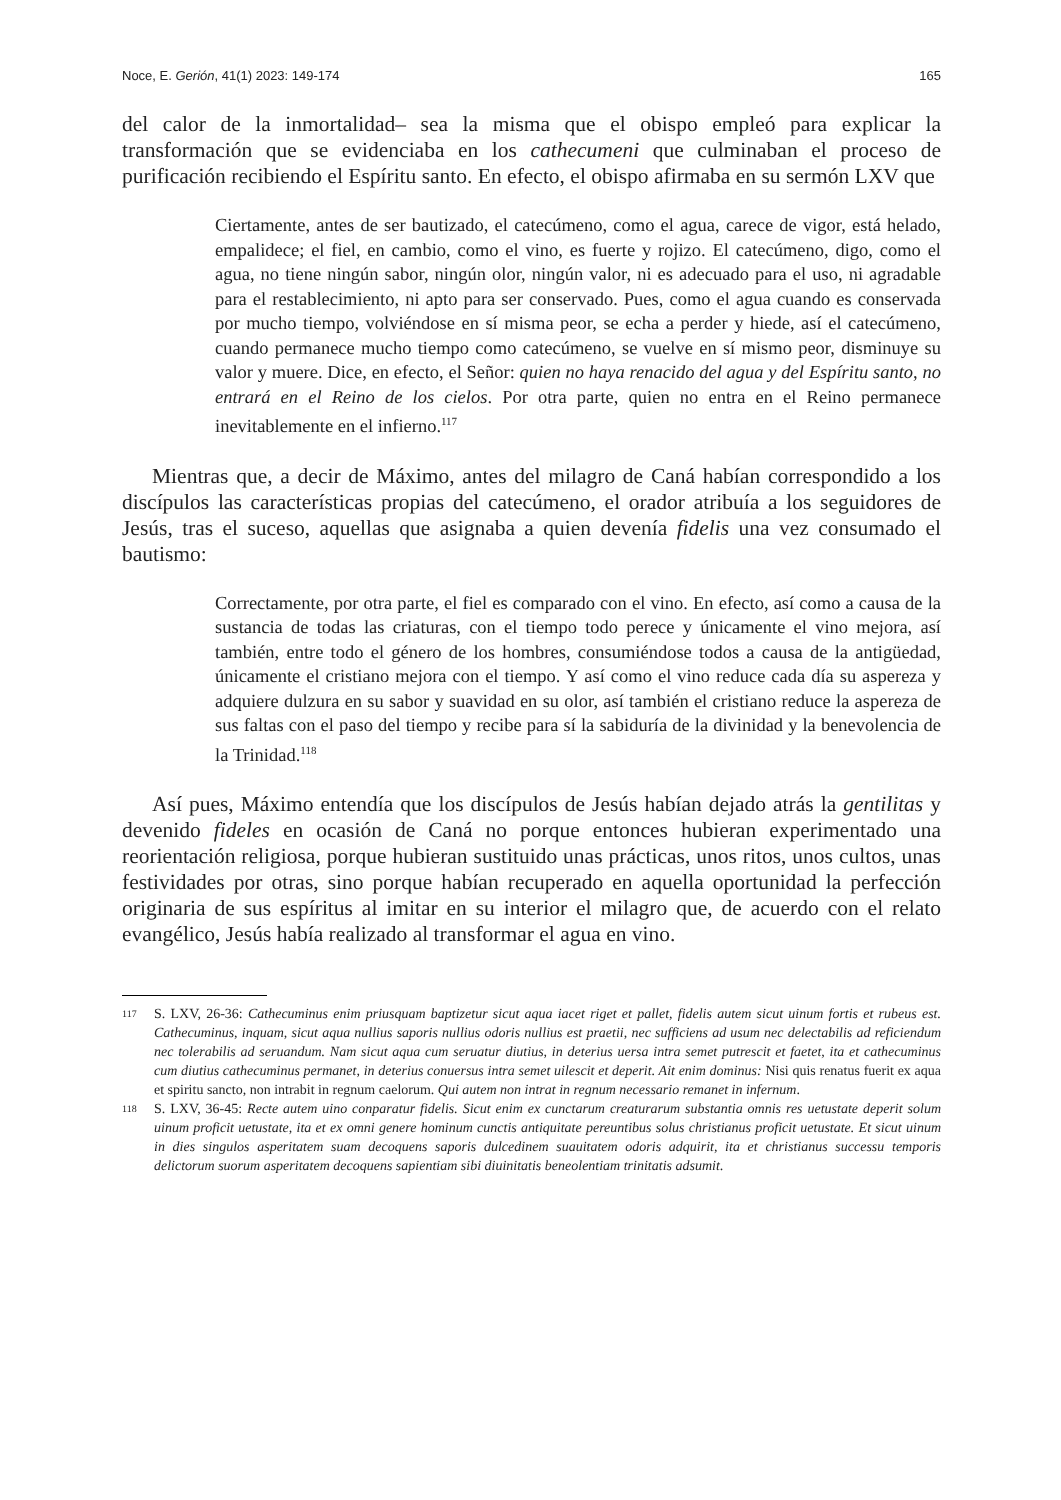Noce, E. Gerión, 41(1) 2023: 149-174 165
del calor de la inmortalidad– sea la misma que el obispo empleó para explicar la transformación que se evidenciaba en los cathecumeni que culminaban el proceso de purificación recibiendo el Espíritu santo. En efecto, el obispo afirmaba en su sermón LXV que
Ciertamente, antes de ser bautizado, el catecúmeno, como el agua, carece de vigor, está helado, empalidece; el fiel, en cambio, como el vino, es fuerte y rojizo. El catecúmeno, digo, como el agua, no tiene ningún sabor, ningún olor, ningún valor, ni es adecuado para el uso, ni agradable para el restablecimiento, ni apto para ser conservado. Pues, como el agua cuando es conservada por mucho tiempo, volviéndose en sí misma peor, se echa a perder y hiede, así el catecúmeno, cuando permanece mucho tiempo como catecúmeno, se vuelve en sí mismo peor, disminuye su valor y muere. Dice, en efecto, el Señor: quien no haya renacido del agua y del Espíritu santo, no entrará en el Reino de los cielos. Por otra parte, quien no entra en el Reino permanece inevitablemente en el infierno.<sup>117</sup>
Mientras que, a decir de Máximo, antes del milagro de Caná habían correspondido a los discípulos las características propias del catecúmeno, el orador atribuía a los seguidores de Jesús, tras el suceso, aquellas que asignaba a quien devenía fidelis una vez consumado el bautismo:
Correctamente, por otra parte, el fiel es comparado con el vino. En efecto, así como a causa de la sustancia de todas las criaturas, con el tiempo todo perece y únicamente el vino mejora, así también, entre todo el género de los hombres, consumiéndose todos a causa de la antigüedad, únicamente el cristiano mejora con el tiempo. Y así como el vino reduce cada día su aspereza y adquiere dulzura en su sabor y suavidad en su olor, así también el cristiano reduce la aspereza de sus faltas con el paso del tiempo y recibe para sí la sabiduría de la divinidad y la benevolencia de la Trinidad.<sup>118</sup>
Así pues, Máximo entendía que los discípulos de Jesús habían dejado atrás la gentilitas y devenido fideles en ocasión de Caná no porque entonces hubieran experimentado una reorientación religiosa, porque hubieran sustituido unas prácticas, unos ritos, unos cultos, unas festividades por otras, sino porque habían recuperado en aquella oportunidad la perfección originaria de sus espíritus al imitar en su interior el milagro que, de acuerdo con el relato evangélico, Jesús había realizado al transformar el agua en vino.
117 S. LXV, 26-36: Cathecuminus enim priusquam baptizetur sicut aqua iacet riget et pallet, fidelis autem sicut uinum fortis et rubeus est. Cathecuminus, inquam, sicut aqua nullius saporis nullius odoris nullius est praetii, nec sufficiens ad usum nec delectabilis ad reficiendum nec tolerabilis ad seruandum. Nam sicut aqua cum seruatur diutius, in deterius uersa intra semet putrescit et faetet, ita et cathecuminus cum diutius cathecuminus permanet, in deterius conuersus intra semet uilescit et deperit. Ait enim dominus: Nisi quis renatus fuerit ex aqua et spiritu sancto, non intrabit in regnum caelorum. Qui autem non intrat in regnum necessario remanet in infernum.
118 S. LXV, 36-45: Recte autem uino conparatur fidelis. Sicut enim ex cunctarum creaturarum substantia omnis res uetustate deperit solum uinum proficit uetustate, ita et ex omni genere hominum cunctis antiquitate pereuntibus solus christianus proficit uetustate. Et sicut uinum in dies singulos asperitatem suam decoquens saporis dulcedinem suauitatem odoris adquirit, ita et christianus successu temporis delictorum suorum asperitatem decoquens sapientiam sibi diuinitatis beneolentiam trinitatis adsumit.